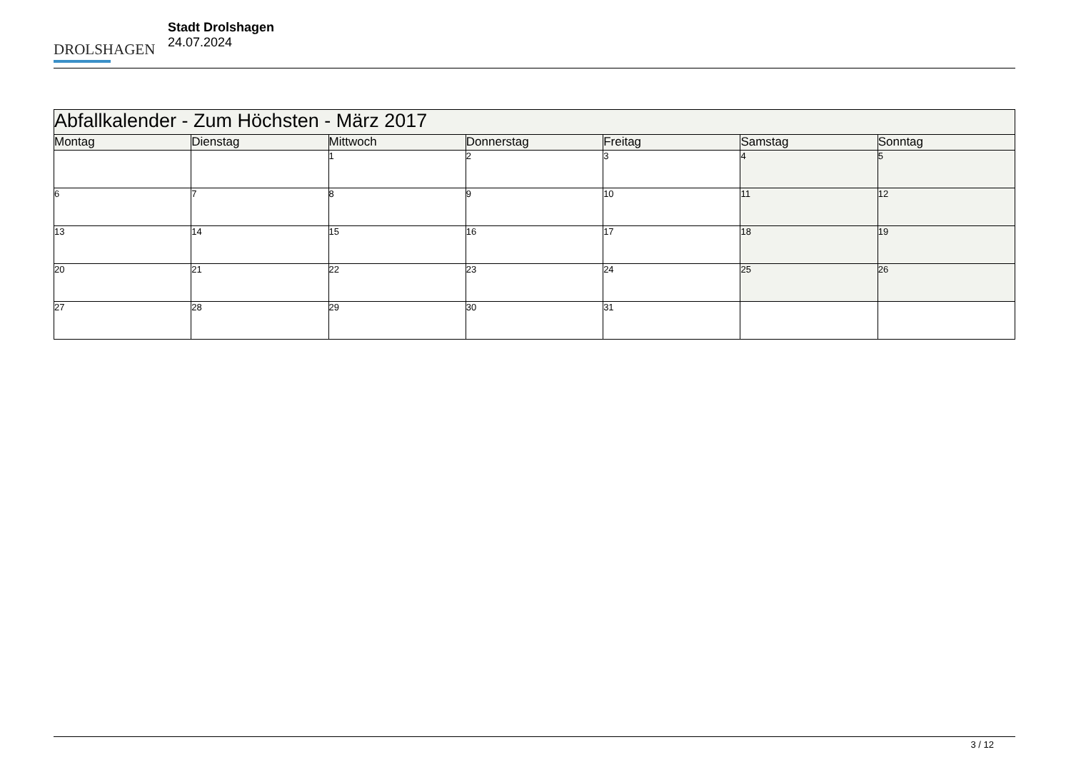DROLSHAGEN
Stadt Drolshagen
24.07.2024
| Abfallkalender - Zum Höchsten - März 2017 | | | | | | |
| --- | --- | --- | --- | --- | --- | --- |
| Montag | Dienstag | Mittwoch | Donnerstag | Freitag | Samstag | Sonntag |
| | | 1 | 2 | 3 | 4 | 5 |
| 6 | 7 | 8 | 9 | 10 | 11 | 12 |
| 13 | 14 | 15 | 16 | 17 | 18 | 19 |
| 20 | 21 | 22 | 23 | 24 | 25 | 26 |
| 27 | 28 | 29 | 30 | 31 | | |
3 / 12